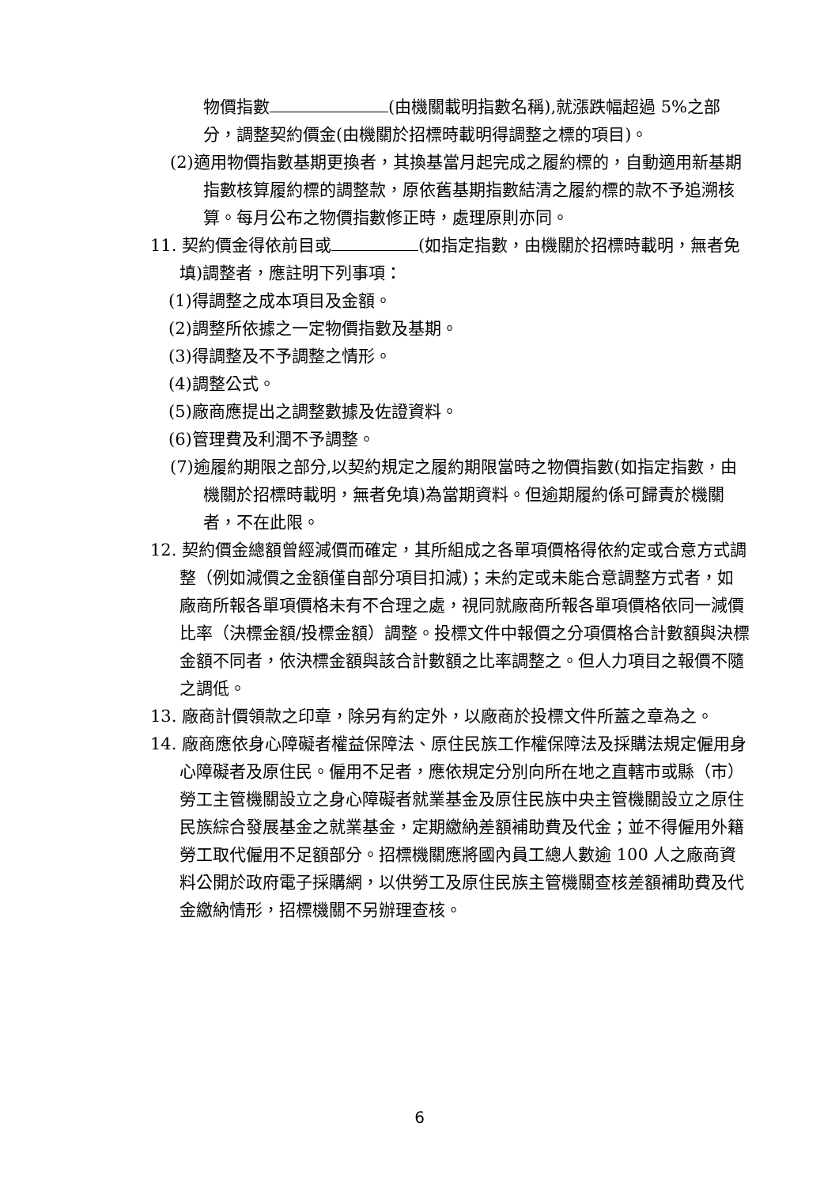物價指數 (由機關載明指數名稱),就漲跌幅超過 5%之部分，調整契約價金(由機關於招標時載明得調整之標的項目)。
(2)適用物價指數基期更換者，其換基當月起完成之履約標的，自動適用新基期指數核算履約標的調整款，原依舊基期指數結清之履約標的款不予追溯核算。每月公布之物價指數修正時，處理原則亦同。
11. 契約價金得依前目或 (如指定指數，由機關於招標時載明，無者免填)調整者，應註明下列事項：
(1)得調整之成本項目及金額。
(2)調整所依據之一定物價指數及基期。
(3)得調整及不予調整之情形。
(4)調整公式。
(5)廠商應提出之調整數據及佐證資料。
(6)管理費及利潤不予調整。
(7)逾履約期限之部分,以契約規定之履約期限當時之物價指數(如指定指數，由機關於招標時載明，無者免填)為當期資料。但逾期履約係可歸責於機關者，不在此限。
12. 契約價金總額曾經減價而確定，其所組成之各單項價格得依約定或合意方式調整（例如減價之金額僅自部分項目扣減)；未約定或未能合意調整方式者，如廠商所報各單項價格未有不合理之處，視同就廠商所報各單項價格依同一減價比率（決標金額/投標金額）調整。投標文件中報價之分項價格合計數額與決標金額不同者，依決標金額與該合計數額之比率調整之。但人力項目之報價不隨之調低。
13. 廠商計價領款之印章，除另有約定外，以廠商於投標文件所蓋之章為之。
14. 廠商應依身心障礙者權益保障法、原住民族工作權保障法及採購法規定僱用身心障礙者及原住民。僱用不足者，應依規定分別向所在地之直轄市或縣（市）勞工主管機關設立之身心障礙者就業基金及原住民族中央主管機關設立之原住民族綜合發展基金之就業基金，定期繳納差額補助費及代金；並不得僱用外籍勞工取代僱用不足額部分。招標機關應將國內員工總人數逾 100 人之廠商資料公開於政府電子採購網，以供勞工及原住民族主管機關查核差額補助費及代金繳納情形，招標機關不另辦理查核。
6